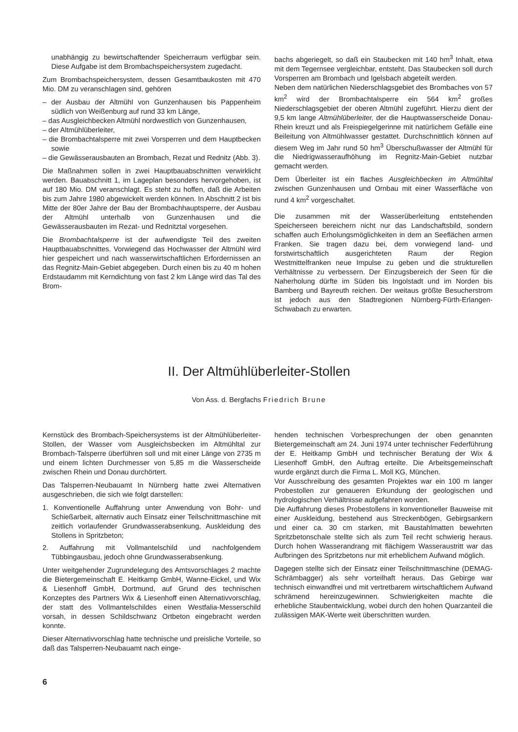unabhängig zu bewirtschaftender Speicherraum verfügbar sein. Diese Aufgabe ist dem Brombachspeichersystem zugedacht.
Zum Brombachspeichersystem, dessen Gesamtbaukosten mit 470 Mio. DM zu veranschlagen sind, gehören
– der Ausbau der Altmühl von Gunzenhausen bis Pappenheim südlich von Weißenburg auf rund 33 km Länge,
– das Ausgleichbecken Altmühl nordwestlich von Gunzenhausen,
– der Altmühlüberleiter,
– die Brombachtalsperre mit zwei Vorsperren und dem Hauptbecken sowie
– die Gewässerausbauten an Brombach, Rezat und Rednitz (Abb. 3).
Die Maßnahmen sollen in zwei Hauptbauabschnitten verwirklicht werden. Bauabschnitt 1, im Lageplan besonders hervorgehoben, ist auf 180 Mio. DM veranschlagt. Es steht zu hoffen, daß die Arbeiten bis zum Jahre 1980 abgewickelt werden können. In Abschnitt 2 ist bis Mitte der 80er Jahre der Bau der Brombachhauptsperre, der Ausbau der Altmühl unterhalb von Gunzenhausen und die Gewässerausbauten im Rezat- und Rednitztal vorgesehen.
Die Brombachtalsperre ist der aufwendigste Teil des zweiten Hauptbauabschnittes. Vorwiegend das Hochwasser der Altmühl wird hier gespeichert und nach wasserwirtschaftlichen Erfordernissen an das Regnitz-Main-Gebiet abgegeben. Durch einen bis zu 40 m hohen Erdstaudamm mit Kerndichtung von fast 2 km Länge wird das Tal des Brom-
bachs abgeriegelt, so daß ein Staubecken mit 140 hm<sup>3</sup> Inhalt, etwa mit dem Tegernsee vergleichbar, entsteht. Das Staubecken soll durch Vorsperren am Brombach und Igelsbach abgeteilt werden.
Neben dem natürlichen Niederschlagsgebiet des Brombaches von 57 km<sup>2</sup> wird der Brombachtalsperre ein 564 km<sup>2</sup> großes Niederschlagsgebiet der oberen Altmühl zugeführt. Hierzu dient der 9,5 km lange Altmühlüberleiter, der die Hauptwasserscheide Donau-Rhein kreuzt und als Freispiegelgerinne mit natürlichem Gefälle eine Beileitung von Altmühlwasser gestattet. Durchschnittlich können auf diesem Weg im Jahr rund 50 hm<sup>3</sup> Überschußwasser der Altmühl für die Niedrigwasseraufhöhung im Regnitz-Main-Gebiet nutzbar gemacht werden.
Dem Überleiter ist ein flaches Ausgleichbecken im Altmühltal zwischen Gunzenhausen und Ornbau mit einer Wasserfläche von rund 4 km<sup>2</sup> vorgeschaltet.
Die zusammen mit der Wasserüberleitung entstehenden Speicherseen bereichern nicht nur das Landschaftsbild, sondern schaffen auch Erholungsmöglichkeiten in dem an Seeflächen armen Franken. Sie tragen dazu bei, dem vorwiegend land- und forstwirtschaftlich ausgerichteten Raum der Region Westmittelfranken neue Impulse zu geben und die strukturellen Verhältnisse zu verbessern. Der Einzugsbereich der Seen für die Naherholung dürfte im Süden bis Ingolstadt und im Norden bis Bamberg und Bayreuth reichen. Der weitaus größte Besucherstrom ist jedoch aus den Stadtregionen Nürnberg-Fürth-Erlangen-Schwabach zu erwarten.
II. Der Altmühlüberleiter-Stollen
Von Ass. d. Bergfachs Friedrich Brune
Kernstück des Brombach-Speichersystems ist der Altmühlüberleiter-Stollen, der Wasser vom Ausgleichsbecken im Altmühltal zur Brombach-Talsperre überführen soll und mit einer Länge von 2735 m und einem lichten Durchmesser von 5,85 m die Wasserscheide zwischen Rhein und Donau durchörtert.
Das Talsperren-Neubauamt In Nürnberg hatte zwei Alternativen ausgeschrieben, die sich wie folgt darstellen:
1. Konventionelle Auffahrung unter Anwendung von Bohr- und Schießarbeit, alternativ auch Einsatz einer Teilschnittmaschine mit zeitlich vorlaufender Grundwasserabsenkung, Auskleidung des Stollens in Spritzbeton;
2. Auffahrung mit Vollmantelschild und nachfolgendem Tübbingausbau, jedoch ohne Grundwasserabsenkung.
Unter weitgehender Zugrundelegung des Amtsvorschlages 2 machte die Bietergemeinschaft E. Heitkamp GmbH, Wanne-Eickel, und Wix & Liesenhoff GmbH, Dortmund, auf Grund des technischen Konzeptes des Partners Wix & Liesenhoff einen Alternativvorschlag, der statt des Vollmantelschildes einen Westfalia-Messerschild vorsah, in dessen Schildschwanz Ortbeton eingebracht werden konnte.
Dieser Alternativvorschlag hatte technische und preisliche Vorteile, so daß das Talsperren-Neubauamt nach einge-
henden technischen Vorbesprechungen der oben genannten Bietergemeinschaft am 24. Juni 1974 unter technischer Federführung der E. Heitkamp GmbH und technischer Beratung der Wix & Liesenhoff GmbH, den Auftrag erteilte. Die Arbeitsgemeinschaft wurde ergänzt durch die Firma L. Moll KG, München.
Vor Ausschreibung des gesamten Projektes war ein 100 m langer Probestollen zur genaueren Erkundung der geologischen und hydrologischen Verhältnisse aufgefahren worden.
Die Auffahrung dieses Probestollens in konventioneller Bauweise mit einer Auskleidung, bestehend aus Streckenbögen, Gebirgsankern und einer ca. 30 cm starken, mit Baustahlmatten bewehrten Spritzbetonschale stellte sich als zum Teil recht schwierig heraus. Durch hohen Wasserandrang mit flächigem Wasseraustritt war das Aufbringen des Spritzbetons nur mit erheblichem Aufwand möglich.
Dagegen stellte sich der Einsatz einer Teilschnittmaschine (DEMAG-Schrämbagger) als sehr vorteilhaft heraus. Das Gebirge war technisch einwandfrei und mit vertretbarem wirtschaftlichem Aufwand schrämend hereinzugewinnen. Schwierigkeiten machte die erhebliche Staubentwicklung, wobei durch den hohen Quarzanteil die zulässigen MAK-Werte weit überschritten wurden.
6